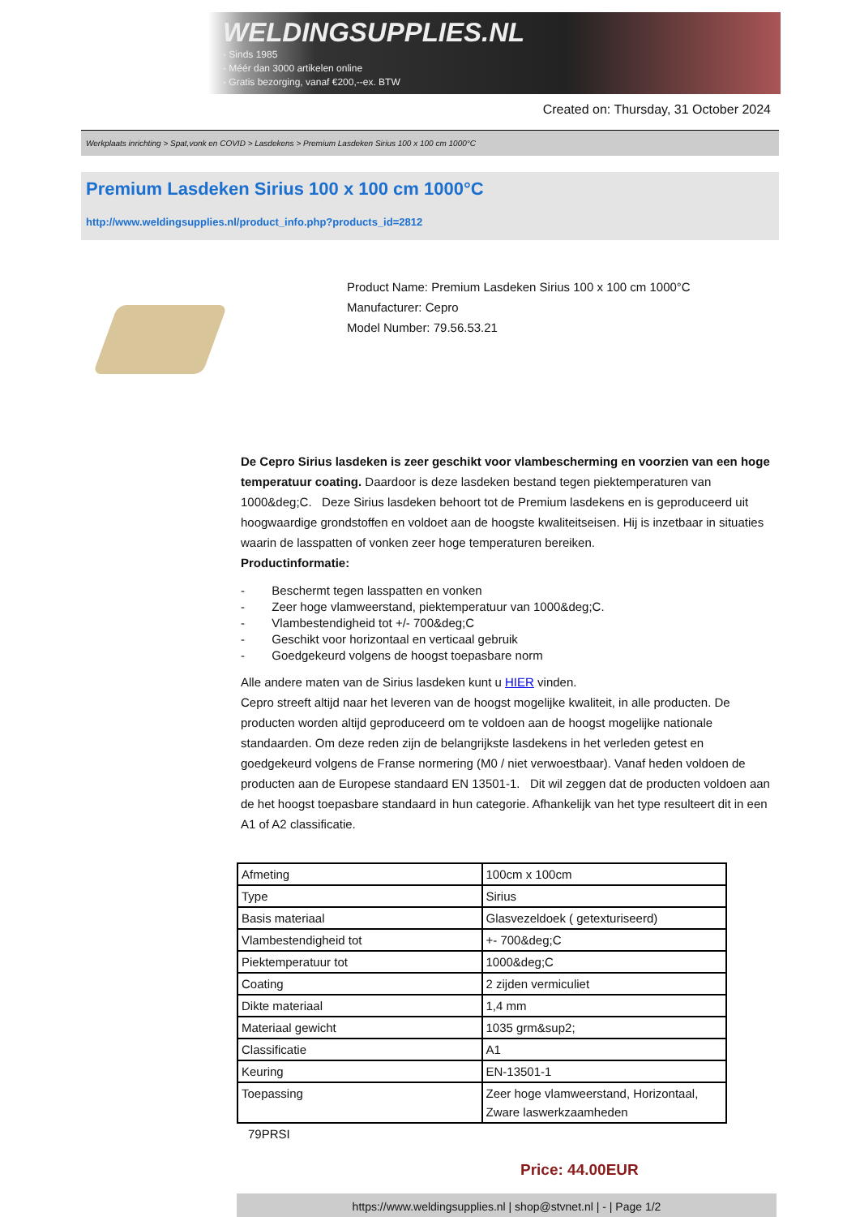WELDINGSUPPLIES.NL
- Sinds 1985
- Méér dan 3000 artikelen online
- Gratis bezorging, vanaf €200,--ex. BTW
Created on: Thursday, 31 October 2024
Werkplaats inrichting > Spat,vonk en COVID > Lasdekens > Premium Lasdeken Sirius 100 x 100 cm 1000°C
Premium Lasdeken Sirius 100 x 100 cm 1000°C
http://www.weldingsupplies.nl/product_info.php?products_id=2812
Product Name: Premium Lasdeken Sirius 100 x 100 cm 1000°C
Manufacturer: Cepro
Model Number: 79.56.53.21
De Cepro Sirius lasdeken is zeer geschikt voor vlambescherming en voorzien van een hoge temperatuur coating. Daardoor is deze lasdeken bestand tegen piektemperaturen van 1000&deg;C. Deze Sirius lasdeken behoort tot de Premium lasdekens en is geproduceerd uit hoogwaardige grondstoffen en voldoet aan de hoogste kwaliteitseisen. Hij is inzetbaar in situaties waarin de lasspatten of vonken zeer hoge temperaturen bereiken.
Productinformatie:
- Beschermt tegen lasspatten en vonken
- Zeer hoge vlamweerstand, piektemperatuur van 1000&deg;C.
- Vlambestendigheid tot +/- 700&deg;C
- Geschikt voor horizontaal en verticaal gebruik
- Goedgekeurd volgens de hoogst toepasbare norm
Alle andere maten van de Sirius lasdeken kunt u HIER vinden.
Cepro streeft altijd naar het leveren van de hoogst mogelijke kwaliteit, in alle producten. De producten worden altijd geproduceerd om te voldoen aan de hoogst mogelijke nationale standaarden. Om deze reden zijn de belangrijkste lasdekens in het verleden getest en goedgekeurd volgens de Franse normering (M0 / niet verwoestbaar). Vanaf heden voldoen de producten aan de Europese standaard EN 13501-1. Dit wil zeggen dat de producten voldoen aan de het hoogst toepasbare standaard in hun categorie. Afhankelijk van het type resulteert dit in een A1 of A2 classificatie.
| Afmeting | 100cm x 100cm |
| Type | Sirius |
| Basis materiaal | Glasvezeldoek ( getexturiseerd) |
| Vlambestendigheid tot | +- 700&deg;C |
| Piektemperatuur tot | 1000&deg;C |
| Coating | 2 zijden vermiculiet |
| Dikte materiaal | 1,4 mm |
| Materiaal gewicht | 1035 grm&sup2; |
| Classificatie | A1 |
| Keuring | EN-13501-1 |
| Toepassing | Zeer hoge vlamweerstand, Horizontaal, Zware laswerkzaamheden |
79PRSI
Price: 44.00EUR
https://www.weldingsupplies.nl | shop@stvnet.nl | - | Page 1/2